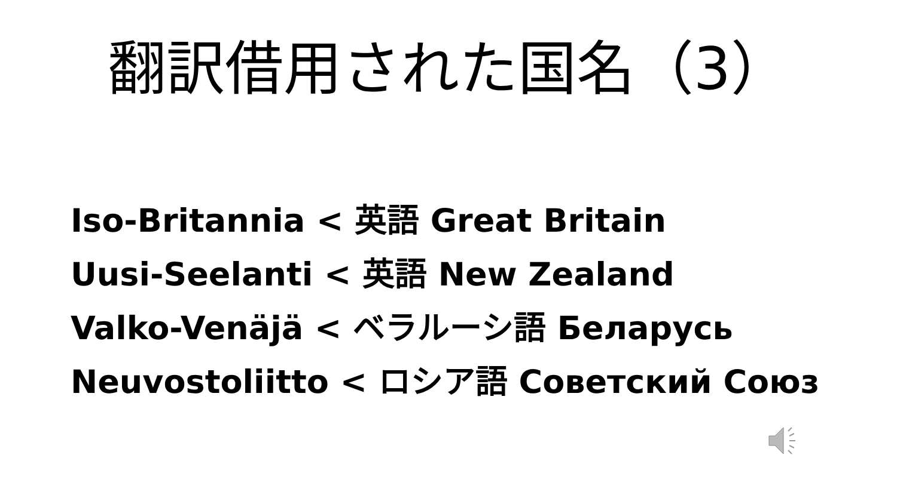翻訳借用された国名（3）
Iso-Britannia < 英語 Great Britain
Uusi-Seelanti < 英語 New Zealand
Valko-Venäjä < ベラルーシ語 Беларусь
Neuvostoliitto < ロシア語 Советский Союз